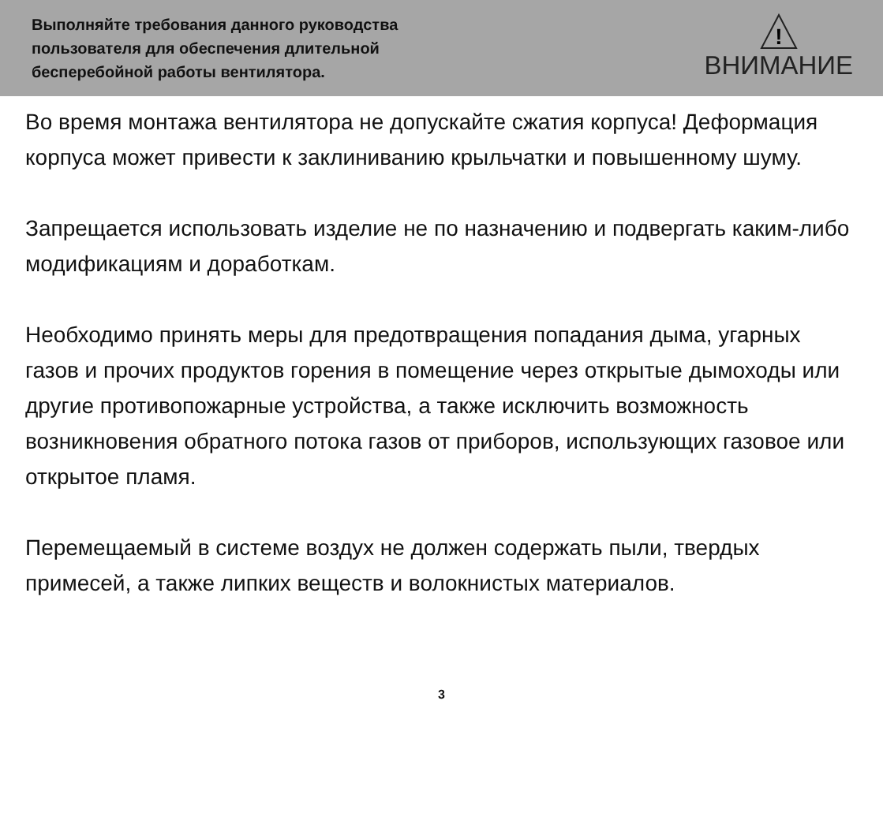Выполняйте требования данного руководства
пользователя для обеспечения длительной
бесперебойной работы вентилятора.
!
ВНИМАНИЕ
Во время монтажа вентилятора не допускайте сжатия корпуса! Деформация корпуса может привести к заклиниванию крыльчатки и повышенному шуму.
Запрещается использовать изделие не по назначению и подвергать каким-либо модификациям и доработкам.
Необходимо принять меры для предотвращения попадания дыма, угарных газов и прочих продуктов горения в помещение через открытые дымоходы или другие противопожарные устройства, а также исключить возможность возникновения обратного потока газов от приборов, использующих газовое или открытое пламя.
Перемещаемый в системе воздух не должен содержать пыли, твердых примесей, а также липких веществ и волокнистых материалов.
3